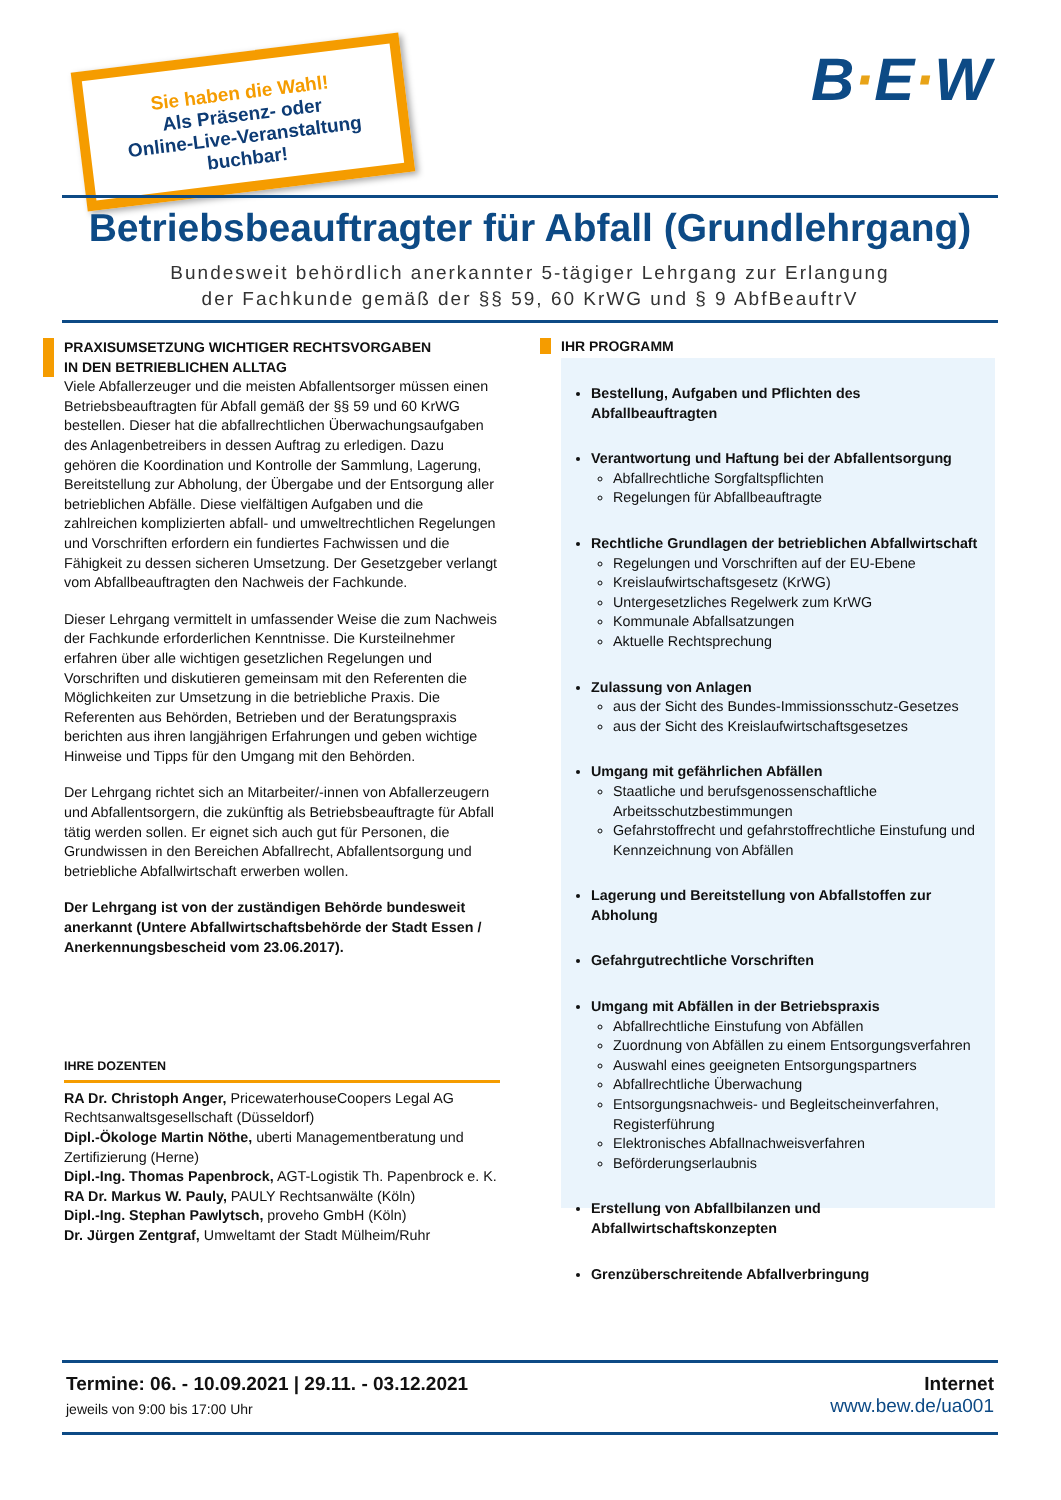Sie haben die Wahl!
Als Präsenz- oder
Online-Live-Veranstaltung
buchbar!
B·E·W
Betriebsbeauftragter für Abfall (Grundlehrgang)
Bundesweit behördlich anerkannter 5-tägiger Lehrgang zur Erlangung
der Fachkunde gemäß der §§ 59, 60 KrWG und § 9 AbfBeauftrV
PRAXISUMSETZUNG WICHTIGER RECHTSVORGABEN
IN DEN BETRIEBLICHEN ALLTAG
Viele Abfallerzeuger und die meisten Abfallentsorger müssen einen Betriebsbeauftragten für Abfall gemäß der §§ 59 und 60 KrWG bestellen. Dieser hat die abfallrechtlichen Überwachungsaufgaben des Anlagenbetreibers in dessen Auftrag zu erledigen. Dazu gehören die Koordination und Kontrolle der Sammlung, Lagerung, Bereitstellung zur Abholung, der Übergabe und der Entsorgung aller betrieblichen Abfälle. Diese vielfältigen Aufgaben und die zahlreichen komplizierten abfall- und umweltrechtlichen Regelungen und Vorschriften erfordern ein fundiertes Fachwissen und die Fähigkeit zu dessen sicheren Umsetzung. Der Gesetzgeber verlangt vom Abfallbeauftragten den Nachweis der Fachkunde.
Dieser Lehrgang vermittelt in umfassender Weise die zum Nachweis der Fachkunde erforderlichen Kenntnisse. Die Kursteilnehmer erfahren über alle wichtigen gesetzlichen Regelungen und Vorschriften und diskutieren gemeinsam mit den Referenten die Möglichkeiten zur Umsetzung in die betriebliche Praxis. Die Referenten aus Behörden, Betrieben und der Beratungspraxis berichten aus ihren langjährigen Erfahrungen und geben wichtige Hinweise und Tipps für den Umgang mit den Behörden.
Der Lehrgang richtet sich an Mitarbeiter/-innen von Abfallerzeugern und Abfallentsorgern, die zukünftig als Betriebsbeauftragte für Abfall tätig werden sollen. Er eignet sich auch gut für Personen, die Grundwissen in den Bereichen Abfallrecht, Abfallentsorgung und betriebliche Abfallwirtschaft erwerben wollen.
Der Lehrgang ist von der zuständigen Behörde bundesweit anerkannt (Untere Abfallwirtschaftsbehörde der Stadt Essen / Anerkennungsbescheid vom 23.06.2017).
IHRE DOZENTEN
RA Dr. Christoph Anger, PricewaterhouseCoopers Legal AG Rechtsanwaltsgesellschaft (Düsseldorf)
Dipl.-Ökologe Martin Nöthe, uberti Managementberatung und Zertifizierung (Herne)
Dipl.-Ing. Thomas Papenbrock, AGT-Logistik Th. Papenbrock e. K.
RA Dr. Markus W. Pauly, PAULY Rechtsanwälte (Köln)
Dipl.-Ing. Stephan Pawlytsch, proveho GmbH (Köln)
Dr. Jürgen Zentgraf, Umweltamt der Stadt Mülheim/Ruhr
IHR PROGRAMM
Bestellung, Aufgaben und Pflichten des Abfallbeauftragten
Verantwortung und Haftung bei der Abfallentsorgung
Abfallrechtliche Sorgfaltspflichten
Regelungen für Abfallbeauftragte
Rechtliche Grundlagen der betrieblichen Abfallwirtschaft
Regelungen und Vorschriften auf der EU-Ebene
Kreislaufwirtschaftsgesetz (KrWG)
Untergesetzliches Regelwerk zum KrWG
Kommunale Abfallsatzungen
Aktuelle Rechtsprechung
Zulassung von Anlagen
aus der Sicht des Bundes-Immissionsschutz-Gesetzes
aus der Sicht des Kreislaufwirtschaftsgesetzes
Umgang mit gefährlichen Abfällen
Staatliche und berufsgenossenschaftliche Arbeitsschutzbestimmungen
Gefahrstoffrecht und gefahrstoffrechtliche Einstufung und Kennzeichnung von Abfällen
Lagerung und Bereitstellung von Abfallstoffen zur Abholung
Gefahrgutrechtliche Vorschriften
Umgang mit Abfällen in der Betriebspraxis
Abfallrechtliche Einstufung von Abfällen
Zuordnung von Abfällen zu einem Entsorgungsverfahren
Auswahl eines geeigneten Entsorgungspartners
Abfallrechtliche Überwachung
Entsorgungsnachweis- und Begleitscheinverfahren, Registerführung
Elektronisches Abfallnachweisverfahren
Beförderungserlaubnis
Erstellung von Abfallbilanzen und Abfallwirtschaftskonzepten
Grenzüberschreitende Abfallverbringung
Termine: 06. - 10.09.2021 | 29.11. - 03.12.2021
jeweils von 9:00 bis 17:00 Uhr
Internet
www.bew.de/ua001